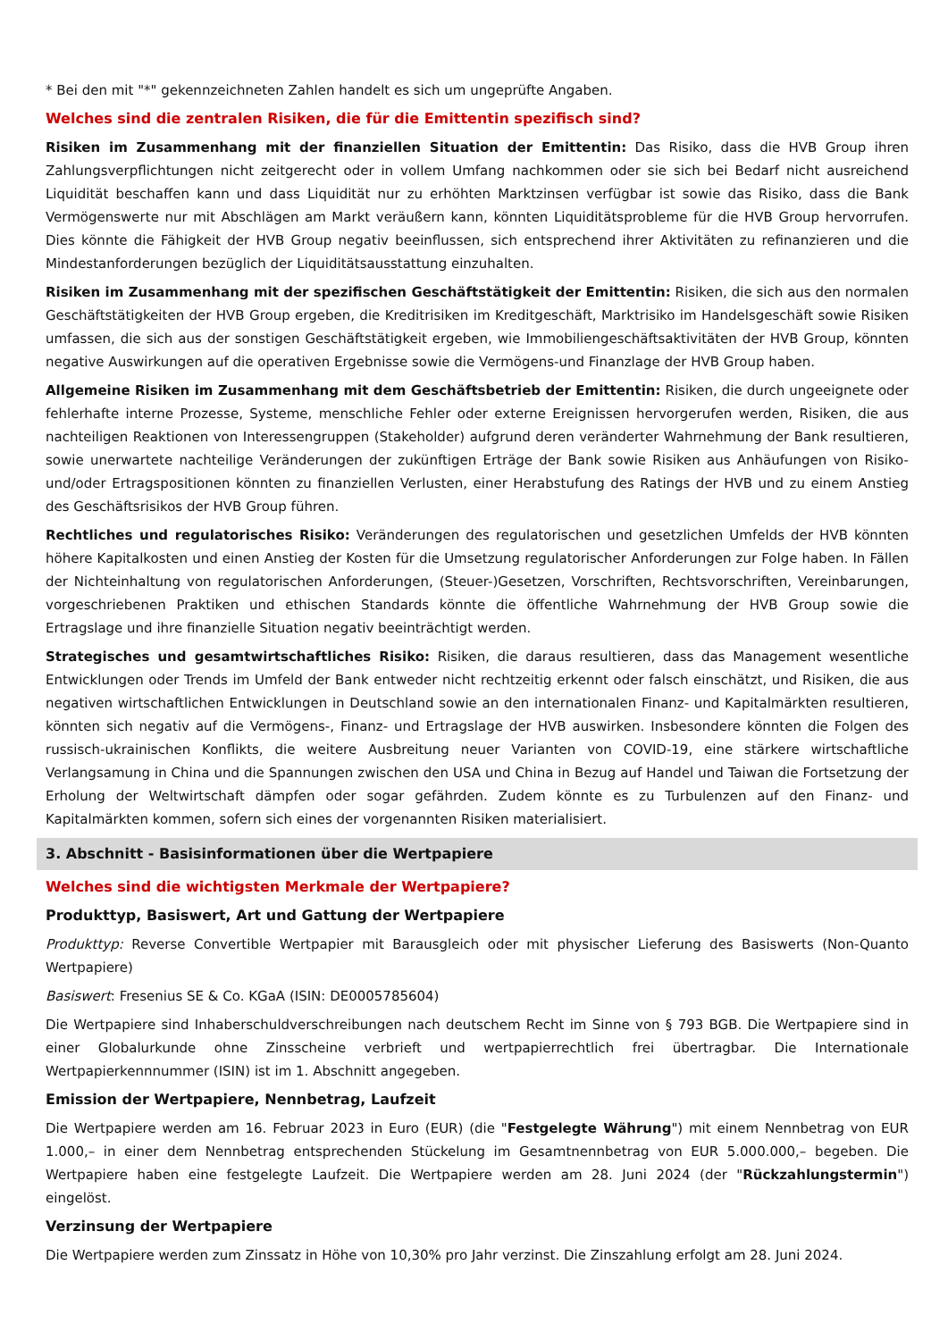* Bei den mit "*" gekennzeichneten Zahlen handelt es sich um ungeprüfte Angaben.
Welches sind die zentralen Risiken, die für die Emittentin spezifisch sind?
Risiken im Zusammenhang mit der finanziellen Situation der Emittentin: Das Risiko, dass die HVB Group ihren Zahlungsverpflichtungen nicht zeitgerecht oder in vollem Umfang nachkommen oder sie sich bei Bedarf nicht ausreichend Liquidität beschaffen kann und dass Liquidität nur zu erhöhten Marktzinsen verfügbar ist sowie das Risiko, dass die Bank Vermögenswerte nur mit Abschlägen am Markt veräußern kann, könnten Liquiditätsprobleme für die HVB Group hervorrufen. Dies könnte die Fähigkeit der HVB Group negativ beeinflussen, sich entsprechend ihrer Aktivitäten zu refinanzieren und die Mindestanforderungen bezüglich der Liquiditätsausstattung einzuhalten.
Risiken im Zusammenhang mit der spezifischen Geschäftstätigkeit der Emittentin: Risiken, die sich aus den normalen Geschäftstätigkeiten der HVB Group ergeben, die Kreditrisiken im Kreditgeschäft, Marktrisiko im Handelsgeschäft sowie Risiken umfassen, die sich aus der sonstigen Geschäftstätigkeit ergeben, wie Immobiliengeschäftsaktivitäten der HVB Group, könnten negative Auswirkungen auf die operativen Ergebnisse sowie die Vermögens-und Finanzlage der HVB Group haben.
Allgemeine Risiken im Zusammenhang mit dem Geschäftsbetrieb der Emittentin: Risiken, die durch ungeeignete oder fehlerhafte interne Prozesse, Systeme, menschliche Fehler oder externe Ereignissen hervorgerufen werden, Risiken, die aus nachteiligen Reaktionen von Interessengruppen (Stakeholder) aufgrund deren veränderter Wahrnehmung der Bank resultieren, sowie unerwartete nachteilige Veränderungen der zukünftigen Erträge der Bank sowie Risiken aus Anhäufungen von Risiko- und/oder Ertragspositionen könnten zu finanziellen Verlusten, einer Herabstufung des Ratings der HVB und zu einem Anstieg des Geschäftsrisikos der HVB Group führen.
Rechtliches und regulatorisches Risiko: Veränderungen des regulatorischen und gesetzlichen Umfelds der HVB könnten höhere Kapitalkosten und einen Anstieg der Kosten für die Umsetzung regulatorischer Anforderungen zur Folge haben. In Fällen der Nichteinhaltung von regulatorischen Anforderungen, (Steuer-)Gesetzen, Vorschriften, Rechtsvorschriften, Vereinbarungen, vorgeschriebenen Praktiken und ethischen Standards könnte die öffentliche Wahrnehmung der HVB Group sowie die Ertragslage und ihre finanzielle Situation negativ beeinträchtigt werden.
Strategisches und gesamtwirtschaftliches Risiko: Risiken, die daraus resultieren, dass das Management wesentliche Entwicklungen oder Trends im Umfeld der Bank entweder nicht rechtzeitig erkennt oder falsch einschätzt, und Risiken, die aus negativen wirtschaftlichen Entwicklungen in Deutschland sowie an den internationalen Finanz- und Kapitalmärkten resultieren, könnten sich negativ auf die Vermögens-, Finanz- und Ertragslage der HVB auswirken. Insbesondere könnten die Folgen des russisch-ukrainischen Konflikts, die weitere Ausbreitung neuer Varianten von COVID-19, eine stärkere wirtschaftliche Verlangsamung in China und die Spannungen zwischen den USA und China in Bezug auf Handel und Taiwan die Fortsetzung der Erholung der Weltwirtschaft dämpfen oder sogar gefährden. Zudem könnte es zu Turbulenzen auf den Finanz- und Kapitalmärkten kommen, sofern sich eines der vorgenannten Risiken materialisiert.
3. Abschnitt - Basisinformationen über die Wertpapiere
Welches sind die wichtigsten Merkmale der Wertpapiere?
Produkttyp, Basiswert, Art und Gattung der Wertpapiere
Produkttyp: Reverse Convertible Wertpapier mit Barausgleich oder mit physischer Lieferung des Basiswerts (Non-Quanto Wertpapiere)
Basiswert: Fresenius SE & Co. KGaA (ISIN: DE0005785604)
Die Wertpapiere sind Inhaberschuldverschreibungen nach deutschem Recht im Sinne von § 793 BGB. Die Wertpapiere sind in einer Globalurkunde ohne Zinsscheine verbrieft und wertpapierrechtlich frei übertragbar. Die Internationale Wertpapierkennnummer (ISIN) ist im 1. Abschnitt angegeben.
Emission der Wertpapiere, Nennbetrag, Laufzeit
Die Wertpapiere werden am 16. Februar 2023 in Euro (EUR) (die "Festgelegte Währung") mit einem Nennbetrag von EUR 1.000,– in einer dem Nennbetrag entsprechenden Stückelung im Gesamtnennbetrag von EUR 5.000.000,– begeben. Die Wertpapiere haben eine festgelegte Laufzeit. Die Wertpapiere werden am 28. Juni 2024 (der "Rückzahlungstermin") eingelöst.
Verzinsung der Wertpapiere
Die Wertpapiere werden zum Zinssatz in Höhe von 10,30% pro Jahr verzinst. Die Zinszahlung erfolgt am 28. Juni 2024.